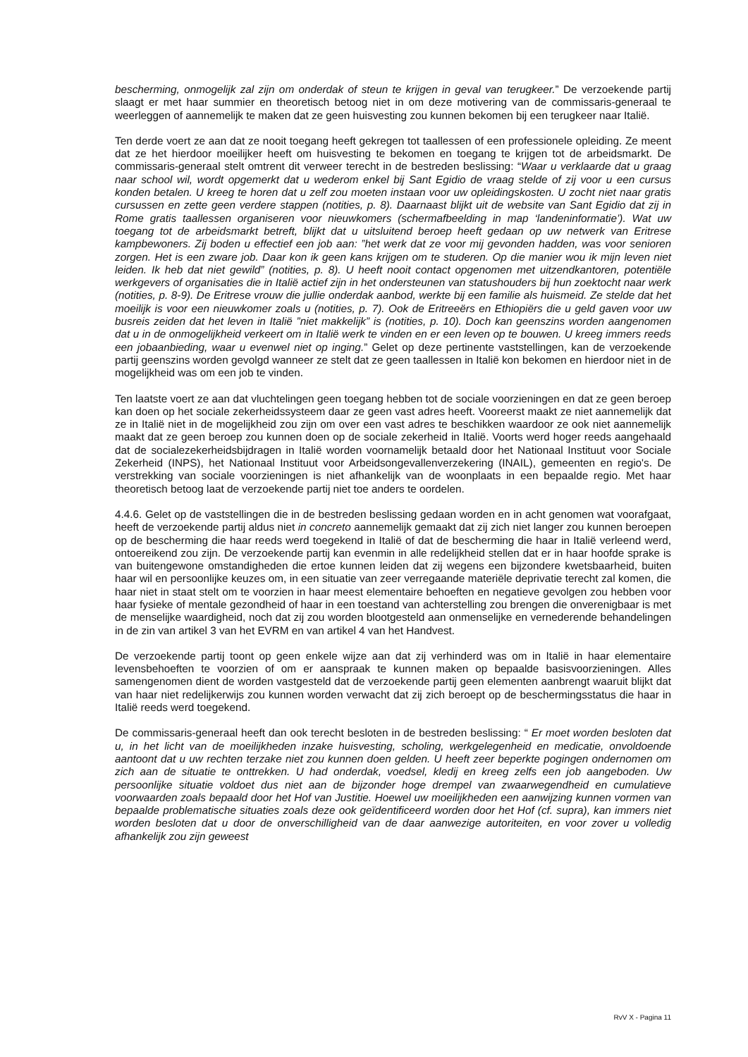bescherming, onmogelijk zal zijn om onderdak of steun te krijgen in geval van terugkeer.” De verzoekende partij slaagt er met haar summier en theoretisch betoog niet in om deze motivering van de commissaris-generaal te weerleggen of aannemelijk te maken dat ze geen huisvesting zou kunnen bekomen bij een terugkeer naar Italië.
Ten derde voert ze aan dat ze nooit toegang heeft gekregen tot taallessen of een professionele opleiding. Ze meent dat ze het hierdoor moeilijker heeft om huisvesting te bekomen en toegang te krijgen tot de arbeidsmarkt. De commissaris-generaal stelt omtrent dit verweer terecht in de bestreden beslissing: “Waar u verklaarde dat u graag naar school wil, wordt opgemerkt dat u wederom enkel bij Sant Egidio de vraag stelde of zij voor u een cursus konden betalen. U kreeg te horen dat u zelf zou moeten instaan voor uw opleidingskosten. U zocht niet naar gratis cursussen en zette geen verdere stappen (notities, p. 8). Daarnaast blijkt uit de website van Sant Egidio dat zij in Rome gratis taallessen organiseren voor nieuwkomers (schermafbeelding in map ‘landeninformatie’). Wat uw toegang tot de arbeidsmarkt betreft, blijkt dat u uitsluitend beroep heeft gedaan op uw netwerk van Eritrese kampbewoners. Zij boden u effectief een job aan: ”het werk dat ze voor mij gevonden hadden, was voor senioren zorgen. Het is een zware job. Daar kon ik geen kans krijgen om te studeren. Op die manier wou ik mijn leven niet leiden. Ik heb dat niet gewild” (notities, p. 8). U heeft nooit contact opgenomen met uitzendkantoren, potentiële werkgevers of organisaties die in Italië actief zijn in het ondersteunen van statushouders bij hun zoektocht naar werk (notities, p. 8-9). De Eritrese vrouw die jullie onderdak aanbod, werkte bij een familie als huismeid. Ze stelde dat het moeilijk is voor een nieuwkomer zoals u (notities, p. 7). Ook de Eritreeërs en Ethiopiërs die u geld gaven voor uw busreis zeiden dat het leven in Italië ”niet makkelijk” is (notities, p. 10). Doch kan geenszins worden aangenomen dat u in de onmogelijkheid verkeert om in Italië werk te vinden en er een leven op te bouwen. U kreeg immers reeds een jobaanbieding, waar u evenwel niet op inging.” Gelet op deze pertinente vaststellingen, kan de verzoekende partij geenszins worden gevolgd wanneer ze stelt dat ze geen taallessen in Italië kon bekomen en hierdoor niet in de mogelijkheid was om een job te vinden.
Ten laatste voert ze aan dat vluchtelingen geen toegang hebben tot de sociale voorzieningen en dat ze geen beroep kan doen op het sociale zekerheidssysteem daar ze geen vast adres heeft. Vooreerst maakt ze niet aannemelijk dat ze in Italië niet in de mogelijkheid zou zijn om over een vast adres te beschikken waardoor ze ook niet aannemelijk maakt dat ze geen beroep zou kunnen doen op de sociale zekerheid in Italië. Voorts werd hoger reeds aangehaald dat de socialezekerheidsbijdragen in Italië worden voornamelijk betaald door het Nationaal Instituut voor Sociale Zekerheid (INPS), het Nationaal Instituut voor Arbeidsongevallenverzekering (INAIL), gemeenten en regio's. De verstrekking van sociale voorzieningen is niet afhankelijk van de woonplaats in een bepaalde regio. Met haar theoretisch betoog laat de verzoekende partij niet toe anders te oordelen.
4.4.6. Gelet op de vaststellingen die in de bestreden beslissing gedaan worden en in acht genomen wat voorafgaat, heeft de verzoekende partij aldus niet in concreto aannemelijk gemaakt dat zij zich niet langer zou kunnen beroepen op de bescherming die haar reeds werd toegekend in Italië of dat de bescherming die haar in Italië verleend werd, ontoereikend zou zijn. De verzoekende partij kan evenmin in alle redelijkheid stellen dat er in haar hoofde sprake is van buitengewone omstandigheden die ertoe kunnen leiden dat zij wegens een bijzondere kwetsbaarheid, buiten haar wil en persoonlijke keuzes om, in een situatie van zeer verregaande materiële deprivatie terecht zal komen, die haar niet in staat stelt om te voorzien in haar meest elementaire behoeften en negatieve gevolgen zou hebben voor haar fysieke of mentale gezondheid of haar in een toestand van achterstelling zou brengen die onverenigbaar is met de menselijke waardigheid, noch dat zij zou worden blootgesteld aan onmenselijke en vernederende behandelingen in de zin van artikel 3 van het EVRM en van artikel 4 van het Handvest.
De verzoekende partij toont op geen enkele wijze aan dat zij verhinderd was om in Italië in haar elementaire levensbehoeften te voorzien of om er aanspraak te kunnen maken op bepaalde basisvoorzieningen. Alles samengenomen dient de worden vastgesteld dat de verzoekende partij geen elementen aanbrengt waaruit blijkt dat van haar niet redelijkerwijs zou kunnen worden verwacht dat zij zich beroept op de beschermingsstatus die haar in Italië reeds werd toegekend.
De commissaris-generaal heeft dan ook terecht besloten in de bestreden beslissing: “ Er moet worden besloten dat u, in het licht van de moeilijkheden inzake huisvesting, scholing, werkgelegenheid en medicatie, onvoldoende aantoont dat u uw rechten terzake niet zou kunnen doen gelden. U heeft zeer beperkte pogingen ondernomen om zich aan de situatie te onttrekken. U had onderdak, voedsel, kledij en kreeg zelfs een job aangeboden. Uw persoonlijke situatie voldoet dus niet aan de bijzonder hoge drempel van zwaarwegendheid en cumulatieve voorwaarden zoals bepaald door het Hof van Justitie. Hoewel uw moeilijkheden een aanwijzing kunnen vormen van bepaalde problematische situaties zoals deze ook geïdentificeerd worden door het Hof (cf. supra), kan immers niet worden besloten dat u door de onverschilligheid van de daar aanwezige autoriteiten, en voor zover u volledig afhankelijk zou zijn geweest
RvV X - Pagina 11